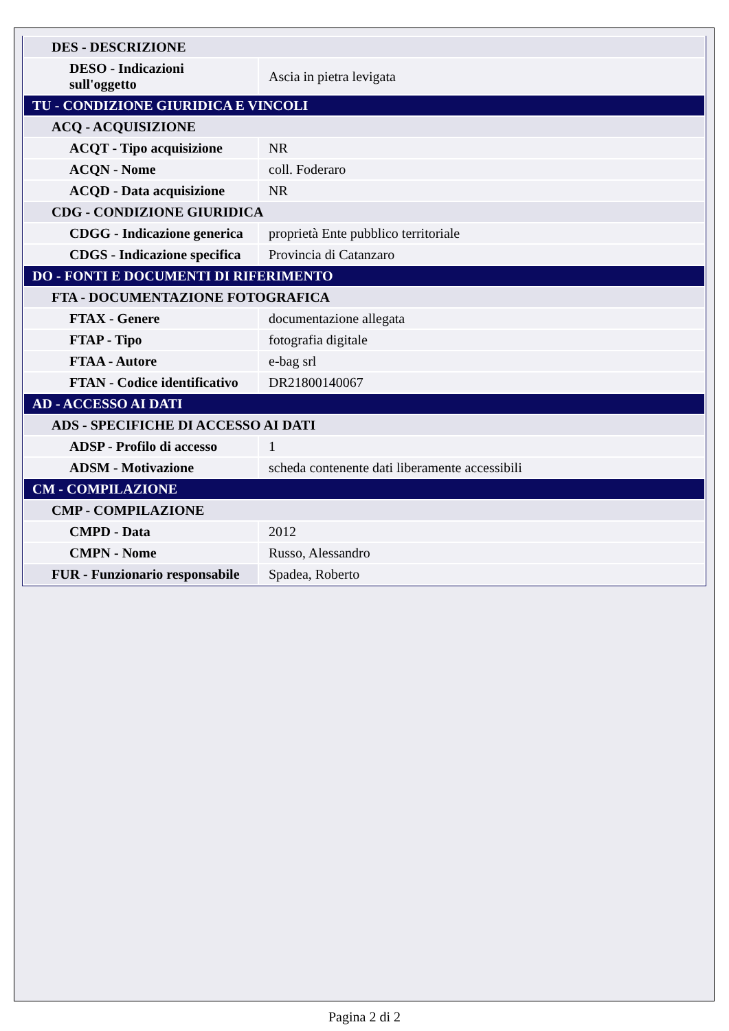| DES - DESCRIZIONE | |
| DESO - Indicazioni sull'oggetto | Ascia in pietra levigata |
| TU - CONDIZIONE GIURIDICA E VINCOLI | |
| ACQ - ACQUISIZIONE | |
| ACQT - Tipo acquisizione | NR |
| ACQN - Nome | coll. Foderaro |
| ACQD - Data acquisizione | NR |
| CDG - CONDIZIONE GIURIDICA | |
| CDGG - Indicazione generica | proprietà Ente pubblico territoriale |
| CDGS - Indicazione specifica | Provincia di Catanzaro |
| DO - FONTI E DOCUMENTI DI RIFERIMENTO | |
| FTA - DOCUMENTAZIONE FOTOGRAFICA | |
| FTAX - Genere | documentazione allegata |
| FTAP - Tipo | fotografia digitale |
| FTAA - Autore | e-bag srl |
| FTAN - Codice identificativo | DR21800140067 |
| AD - ACCESSO AI DATI | |
| ADS - SPECIFICHE DI ACCESSO AI DATI | |
| ADSP - Profilo di accesso | 1 |
| ADSM - Motivazione | scheda contenente dati liberamente accessibili |
| CM - COMPILAZIONE | |
| CMP - COMPILAZIONE | |
| CMPD - Data | 2012 |
| CMPN - Nome | Russo, Alessandro |
| FUR - Funzionario responsabile | Spadea, Roberto |
Pagina 2 di 2